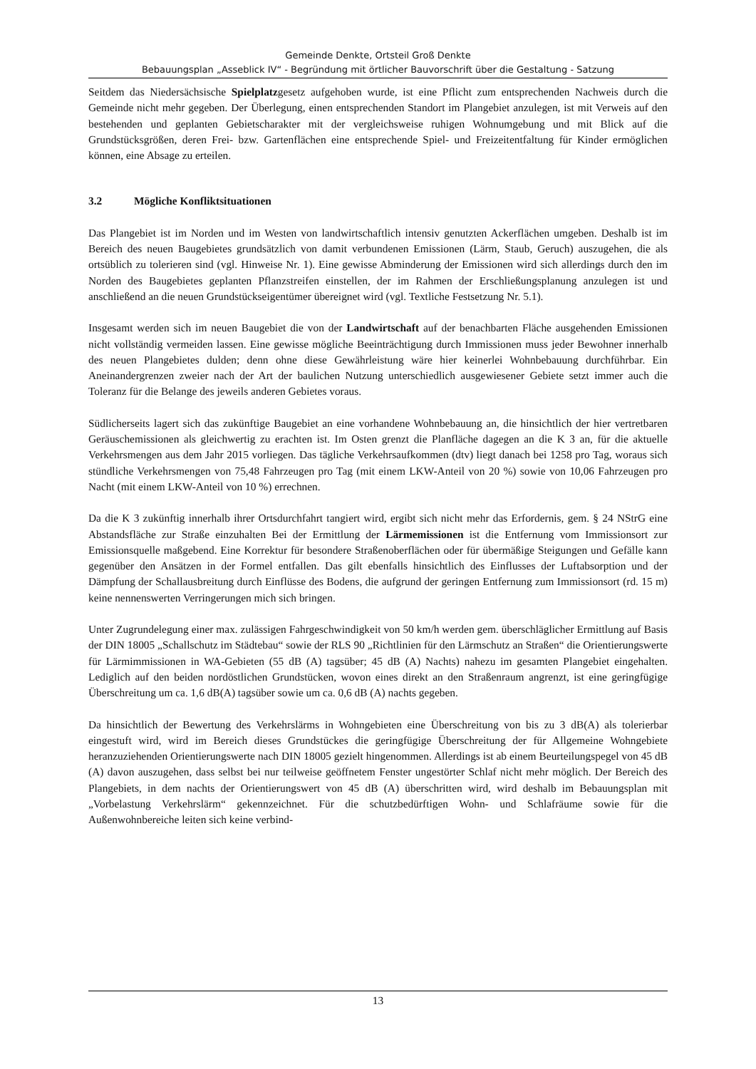Gemeinde Denkte, Ortsteil Groß Denkte
Bebauungsplan „Asseblick IV“ - Begründung mit örtlicher Bauvorschrift über die Gestaltung - Satzung
Seitdem das Niedersächsische Spielplatzgesetz aufgehoben wurde, ist eine Pflicht zum entsprechenden Nachweis durch die Gemeinde nicht mehr gegeben. Der Überlegung, einen entsprechenden Standort im Plangebiet anzulegen, ist mit Verweis auf den bestehenden und geplanten Gebietscharakter mit der vergleichsweise ruhigen Wohnumgebung und mit Blick auf die Grundstücksgrößen, deren Frei- bzw. Gartenflächen eine entsprechende Spiel- und Freizeitentfaltung für Kinder ermöglichen können, eine Absage zu erteilen.
3.2 Mögliche Konfliktsituationen
Das Plangebiet ist im Norden und im Westen von landwirtschaftlich intensiv genutzten Ackerflächen umgeben. Deshalb ist im Bereich des neuen Baugebietes grundsätzlich von damit verbundenen Emissionen (Lärm, Staub, Geruch) auszugehen, die als ortsüblich zu tolerieren sind (vgl. Hinweise Nr. 1). Eine gewisse Abminderung der Emissionen wird sich allerdings durch den im Norden des Baugebietes geplanten Pflanzstreifen einstellen, der im Rahmen der Erschließungsplanung anzulegen ist und anschließend an die neuen Grundstückseigentümer übereignet wird (vgl. Textliche Festsetzung Nr. 5.1).
Insgesamt werden sich im neuen Baugebiet die von der Landwirtschaft auf der benachbarten Fläche ausgehenden Emissionen nicht vollständig vermeiden lassen. Eine gewisse mögliche Beeinträchtigung durch Immissionen muss jeder Bewohner innerhalb des neuen Plangebietes dulden; denn ohne diese Gewährleistung wäre hier keinerlei Wohnbebauung durchführbar. Ein Aneinandergrenzen zweier nach der Art der baulichen Nutzung unterschiedlich ausgewiesener Gebiete setzt immer auch die Toleranz für die Belange des jeweils anderen Gebietes voraus.
Südlicherseits lagert sich das zukünftige Baugebiet an eine vorhandene Wohnbebauung an, die hinsichtlich der hier vertretbaren Geräuschemissionen als gleichwertig zu erachten ist. Im Osten grenzt die Planfläche dagegen an die K 3 an, für die aktuelle Verkehrsmengen aus dem Jahr 2015 vorliegen. Das tägliche Verkehrsaufkommen (dtv) liegt danach bei 1258 pro Tag, woraus sich stündliche Verkehrsmengen von 75,48 Fahrzeugen pro Tag (mit einem LKW-Anteil von 20 %) sowie von 10,06 Fahrzeugen pro Nacht (mit einem LKW-Anteil von 10 %) errechnen.
Da die K 3 zukünftig innerhalb ihrer Ortsdurchfahrt tangiert wird, ergibt sich nicht mehr das Erfordernis, gem. § 24 NStrG eine Abstandsfläche zur Straße einzuhalten Bei der Ermittlung der Lärmemissionen ist die Entfernung vom Immissionsort zur Emissionsquelle maßgebend. Eine Korrektur für besondere Straßenoberflächen oder für übermäßige Steigungen und Gefälle kann gegenüber den Ansätzen in der Formel entfallen. Das gilt ebenfalls hinsichtlich des Einflusses der Luftabsorption und der Dämpfung der Schallausbreitung durch Einflüsse des Bodens, die aufgrund der geringen Entfernung zum Immissionsort (rd. 15 m) keine nennenswerten Verringerungen mich sich bringen.
Unter Zugrundelegung einer max. zulässigen Fahrgeschwindigkeit von 50 km/h werden gem. überschläglicher Ermittlung auf Basis der DIN 18005 „Schallschutz im Städtebau“ sowie der RLS 90 „Richtlinien für den Lärmschutz an Straßen“ die Orientierungswerte für Lärmimmissionen in WA-Gebieten (55 dB (A) tagsüber; 45 dB (A) Nachts) nahezu im gesamten Plangebiet eingehalten. Lediglich auf den beiden nordöstlichen Grundstücken, wovon eines direkt an den Straßenraum angrenzt, ist eine geringfügige Überschreitung um ca. 1,6 dB(A) tagsüber sowie um ca. 0,6 dB (A) nachts gegeben.
Da hinsichtlich der Bewertung des Verkehrslärms in Wohngebieten eine Überschreitung von bis zu 3 dB(A) als tolerierbar eingestuft wird, wird im Bereich dieses Grundstückes die geringfügige Überschreitung der für Allgemeine Wohngebiete heranzuziehenden Orientierungswerte nach DIN 18005 gezielt hingenommen. Allerdings ist ab einem Beurteilungspegel von 45 dB (A) davon auszugehen, dass selbst bei nur teilweise geöffnetem Fenster ungestörter Schlaf nicht mehr möglich. Der Bereich des Plangebiets, in dem nachts der Orientierungswert von 45 dB (A) überschritten wird, wird deshalb im Bebauungsplan mit „Vorbelastung Verkehrslärm“ gekennzeichnet. Für die schutzbedürftigen Wohn- und Schlafräume sowie für die Außenwohnbereiche leiten sich keine verbind-
13